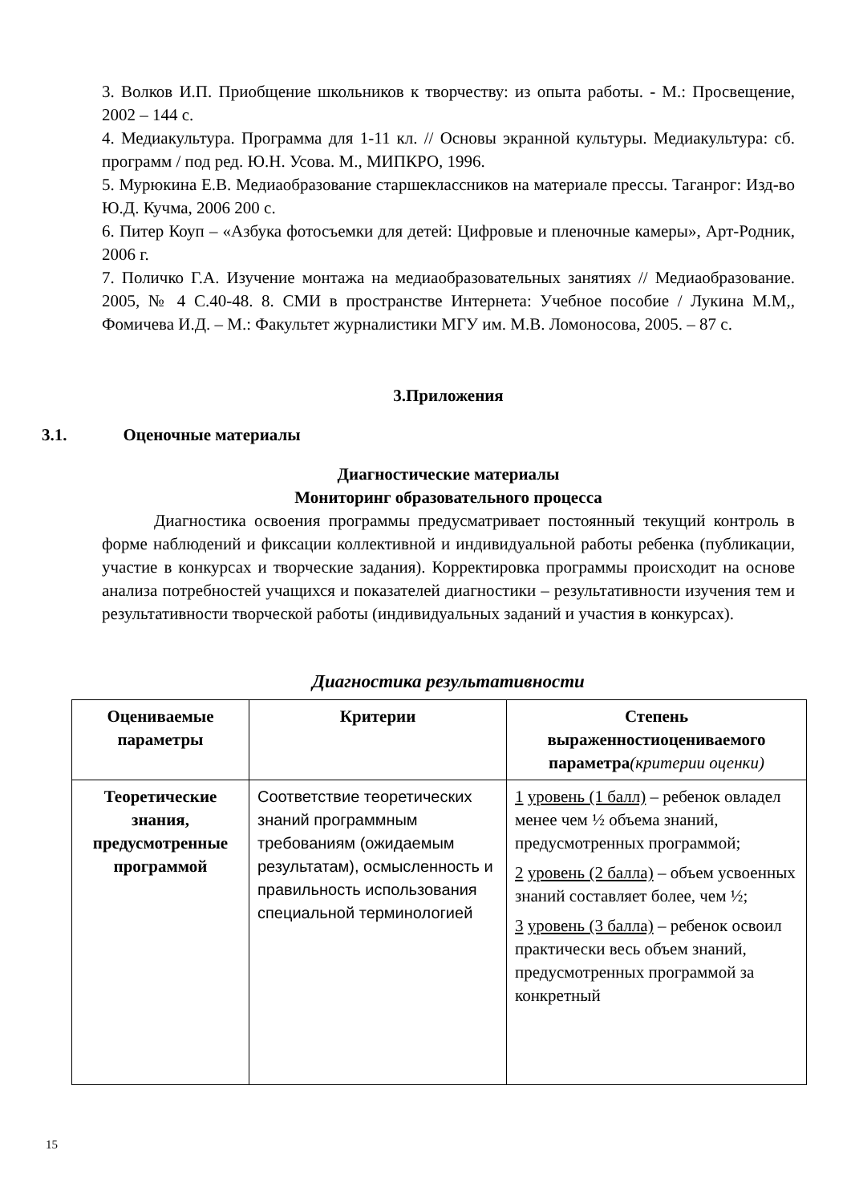3. Волков И.П. Приобщение школьников к творчеству: из опыта работы. - М.: Просвещение, 2002 – 144 с.
4. Медиакультура. Программа для 1-11 кл. // Основы экранной культуры. Медиакультура: сб. программ / под ред. Ю.Н. Усова. М., МИПКРО, 1996.
5. Мурюкина Е.В. Медиаобразование старшеклассников на материале прессы. Таганрог: Изд-во Ю.Д. Кучма, 2006 200 с.
6. Питер Коуп – «Азбука фотосъемки для детей: Цифровые и пленочные камеры», Арт-Родник, 2006 г.
7. Поличко Г.А. Изучение монтажа на медиаобразовательных занятиях // Медиаобразование. 2005, № 4 С.40-48. 8. СМИ в пространстве Интернета: Учебное пособие / Лукина М.М,, Фомичева И.Д. – М.: Факультет журналистики МГУ им. М.В. Ломоносова, 2005. – 87 с.
3.Приложения
3.1. Оценочные материалы
Диагностические материалы
Мониторинг образовательного процесса
Диагностика освоения программы предусматривает постоянный текущий контроль в форме наблюдений и фиксации коллективной и индивидуальной работы ребенка (публикации, участие в конкурсах и творческие задания). Корректировка программы происходит на основе анализа потребностей учащихся и показателей диагностики – результативности изучения тем и результативности творческой работы (индивидуальных заданий и участия в конкурсах).
Диагностика результативности
| Оцениваемые параметры | Критерии | Степень выраженностиоцениваемого параметра (критерии оценки) |
| --- | --- | --- |
| Теоретические знания, предусмотренные программой | Соответствие теоретических знаний программным требованиям (ожидаемым результатам), осмысленность и правильность использования специальной терминологией | 1 уровень (1 балл) – ребенок овладел менее чем ½ объема знаний, предусмотренных программой; 2 уровень (2 балла) – объем усвоенных знаний составляет более, чем ½; 3 уровень (3 балла) – ребенок освоил практически весь объем знаний, предусмотренных программой за конкретный |
15